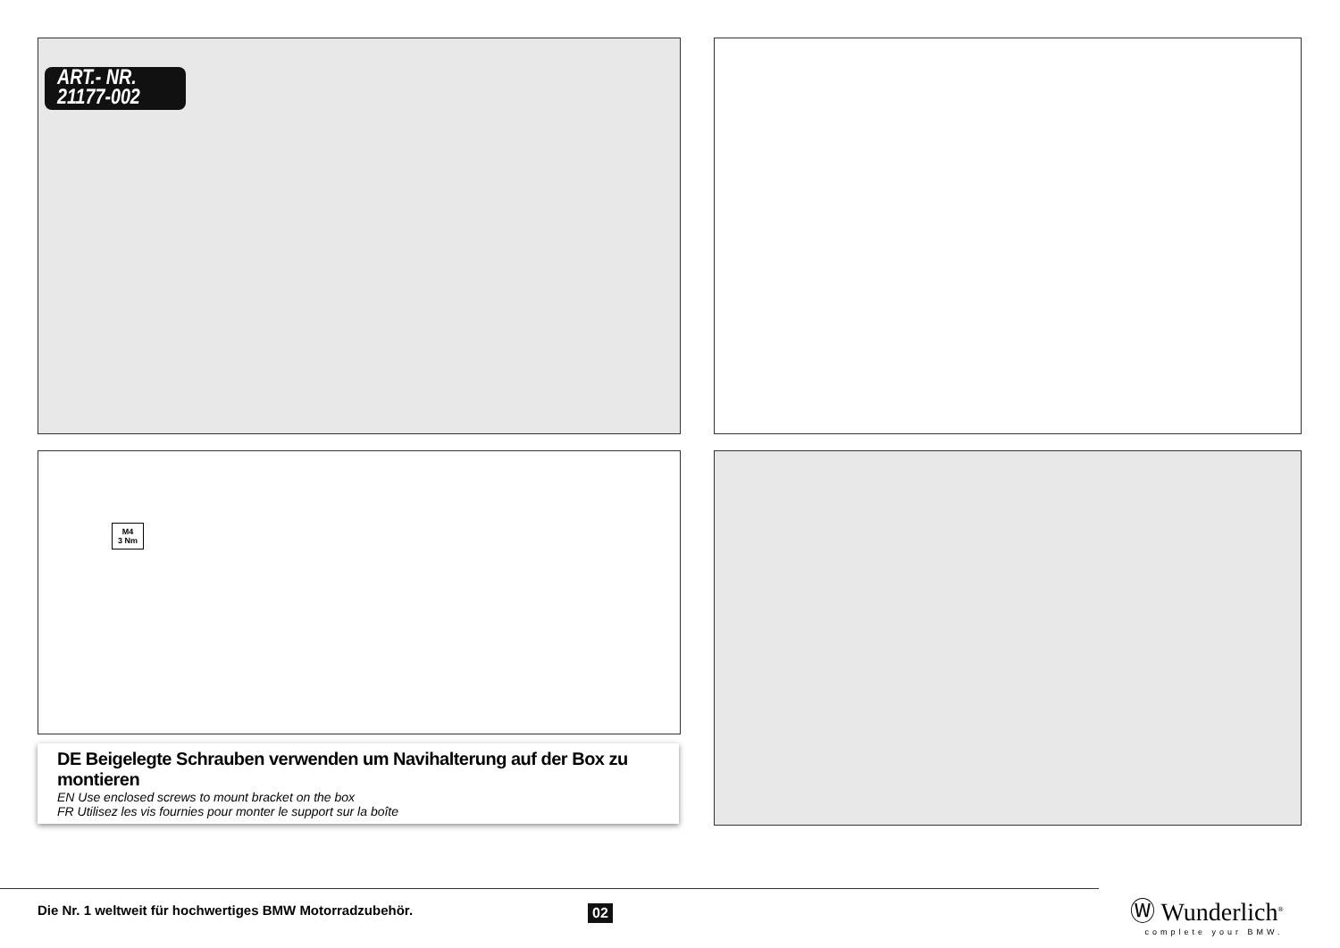ART.- NR.
21177-002
M4
3 Nm
DE Beigelegte Schrauben verwenden um Navihalterung auf der Box zu montieren
EN Use enclosed screws to mount bracket on the box
FR Utilisez les vis fournies pour monter le support sur la boîte
Die Nr. 1 weltweit für hochwertiges BMW Motorradzubehör.
02
Ⓦ Wunderlich<sup>®</sup>
complete your BMW.